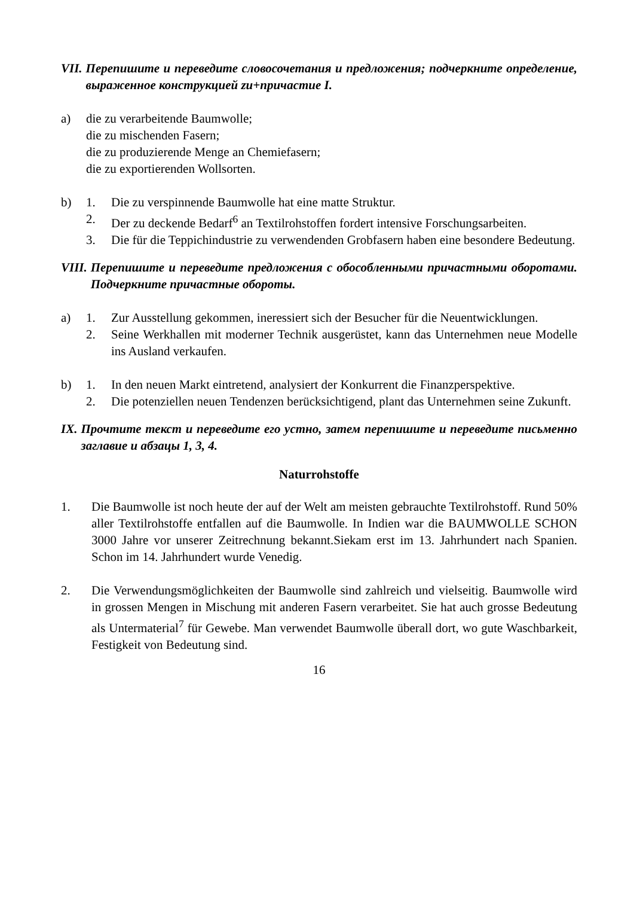VII. Перепишите и переведите словосочетания и предложения; подчеркните определение, выраженное конструкцией zu+причастие I.
a) die zu verarbeitende Baumwolle;
die zu mischenden Fasern;
die zu produzierende Menge an Chemiefasern;
die zu exportierenden Wollsorten.
b) 1. Die zu verspinnende Baumwolle hat eine matte Struktur.
2. Der zu deckende Bedarf<sup>6</sup> an Textilrohstoffen fordert intensive Forschungsarbeiten.
3. Die für die Teppichindustrie zu verwendenden Grobfasern haben eine besondere Bedeutung.
VIII. Перепишите и переведите предложения с обособленными причастными оборотами. Подчеркните причастные обороты.
a) 1. Zur Ausstellung gekommen, ineressiert sich der Besucher für die Neuentwicklungen.
2. Seine Werkhallen mit moderner Technik ausgerüstet, kann das Unternehmen neue Modelle ins Ausland verkaufen.
b) 1. In den neuen Markt eintretend, analysiert der Konkurrent die Finanzperspektive.
2. Die potenziellen neuen Tendenzen berücksichtigend, plant das Unternehmen seine Zukunft.
IX. Прочтите текст и переведите его устно, затем перепишите и переведите письменно заглавие и абзацы 1, 3, 4.
Naturrohstoffe
1. Die Baumwolle ist noch heute der auf der Welt am meisten gebrauchte Textilrohstoff. Rund 50% aller Textilrohstoffe entfallen auf die Baumwolle. In Indien war die BAUMWOLLE SCHON 3000 Jahre vor unserer Zeitrechnung bekannt.Siekam erst im 13. Jahrhundert nach Spanien. Schon im 14. Jahrhundert wurde Venedig.
2. Die Verwendungsmöglichkeiten der Baumwolle sind zahlreich und vielseitig. Baumwolle wird in grossen Mengen in Mischung mit anderen Fasern verarbeitet. Sie hat auch grosse Bedeutung als Untermaterial<sup>7</sup> für Gewebe. Man verwendet Baumwolle überall dort, wo gute Waschbarkeit, Festigkeit von Bedeutung sind.
16